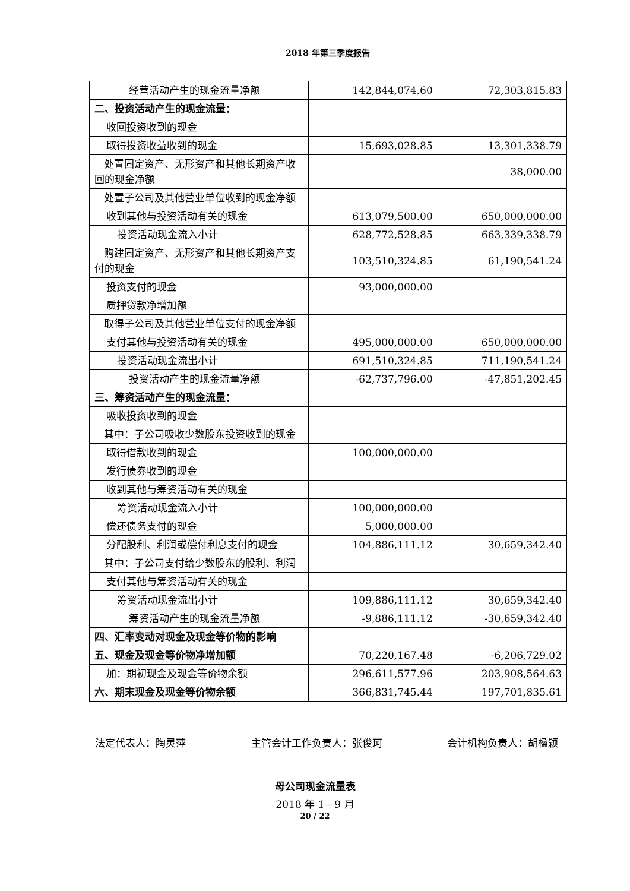2018 年第三季度报告
| 经营活动产生的现金流量净额 | 142,844,074.60 | 72,303,815.83 |
| 二、投资活动产生的现金流量： | | |
| 收回投资收到的现金 | | |
| 取得投资收益收到的现金 | 15,693,028.85 | 13,301,338.79 |
| 处置固定资产、无形资产和其他长期资产收回的现金净额 | | 38,000.00 |
| 处置子公司及其他营业单位收到的现金净额 | | |
| 收到其他与投资活动有关的现金 | 613,079,500.00 | 650,000,000.00 |
| 投资活动现金流入小计 | 628,772,528.85 | 663,339,338.79 |
| 购建固定资产、无形资产和其他长期资产支付的现金 | 103,510,324.85 | 61,190,541.24 |
| 投资支付的现金 | 93,000,000.00 | |
| 质押贷款净增加额 | | |
| 取得子公司及其他营业单位支付的现金净额 | | |
| 支付其他与投资活动有关的现金 | 495,000,000.00 | 650,000,000.00 |
| 投资活动现金流出小计 | 691,510,324.85 | 711,190,541.24 |
| 投资活动产生的现金流量净额 | -62,737,796.00 | -47,851,202.45 |
| 三、筹资活动产生的现金流量： | | |
| 吸收投资收到的现金 | | |
| 其中：子公司吸收少数股东投资收到的现金 | | |
| 取得借款收到的现金 | 100,000,000.00 | |
| 发行债券收到的现金 | | |
| 收到其他与筹资活动有关的现金 | | |
| 筹资活动现金流入小计 | 100,000,000.00 | |
| 偿还债务支付的现金 | 5,000,000.00 | |
| 分配股利、利润或偿付利息支付的现金 | 104,886,111.12 | 30,659,342.40 |
| 其中：子公司支付给少数股东的股利、利润 | | |
| 支付其他与筹资活动有关的现金 | | |
| 筹资活动现金流出小计 | 109,886,111.12 | 30,659,342.40 |
| 筹资活动产生的现金流量净额 | -9,886,111.12 | -30,659,342.40 |
| 四、汇率变动对现金及现金等价物的影响 | | |
| 五、现金及现金等价物净增加额 | 70,220,167.48 | -6,206,729.02 |
| 加：期初现金及现金等价物余额 | 296,611,577.96 | 203,908,564.63 |
| 六、期末现金及现金等价物余额 | 366,831,745.44 | 197,701,835.61 |
法定代表人：陶灵萍 主管会计工作负责人：张俊珂 会计机构负责人：胡楹颖
母公司现金流量表
2018 年 1—9 月
20 / 22